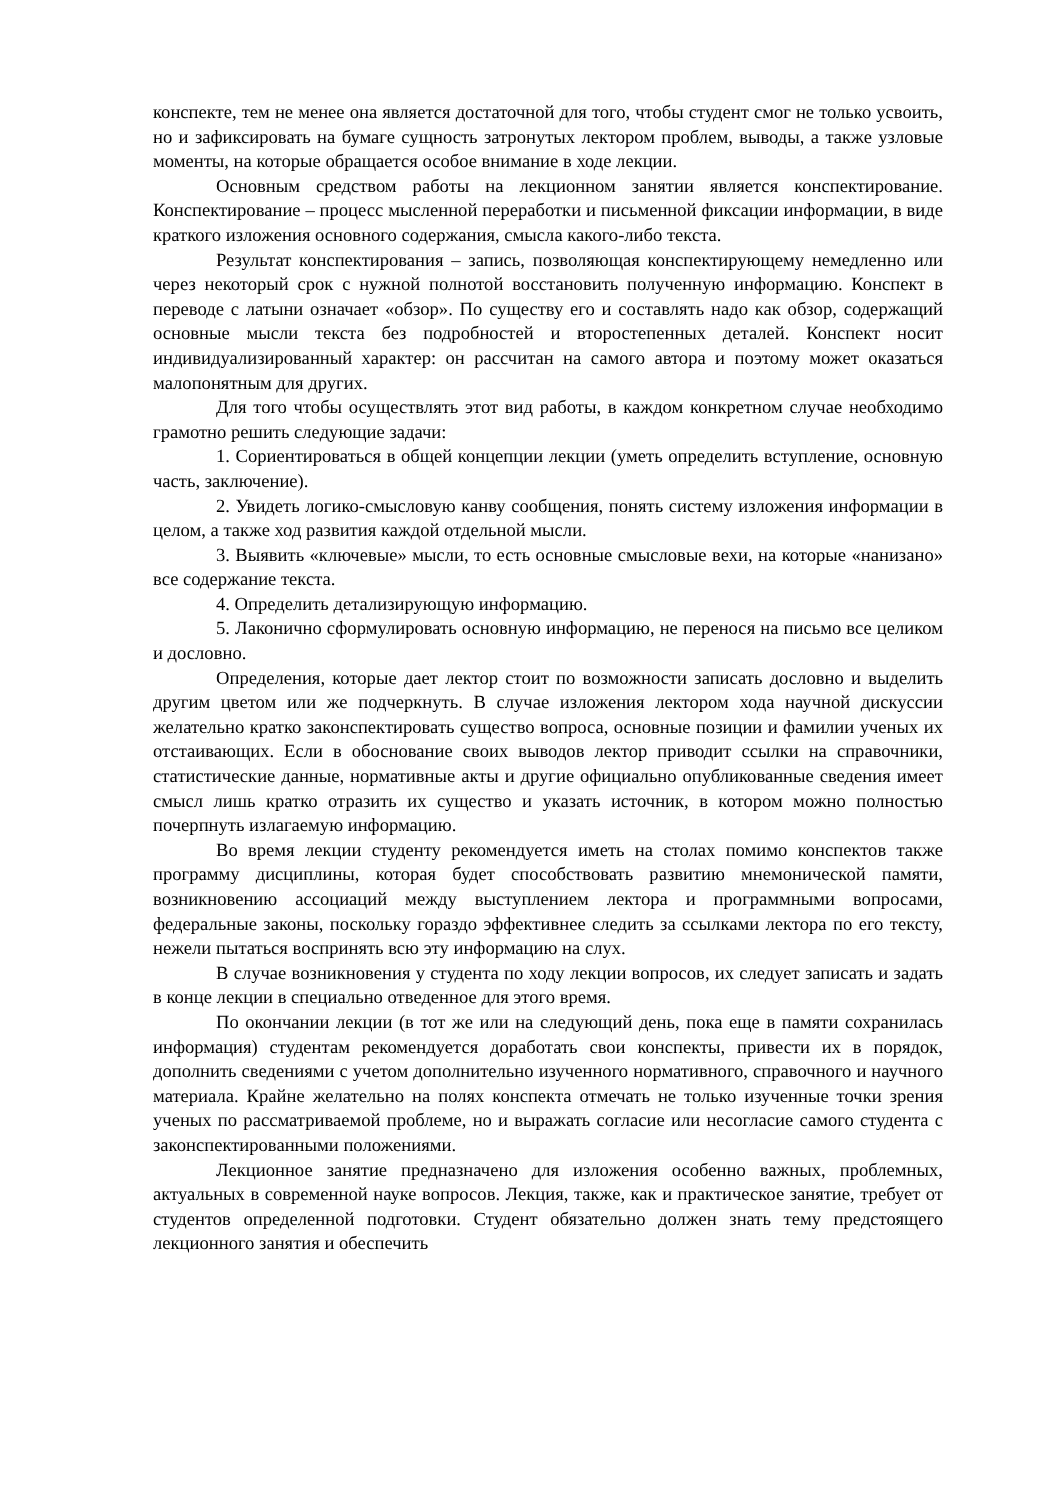конспекте, тем не менее она является достаточной для того, чтобы студент смог не только усвоить, но и зафиксировать на бумаге сущность затронутых лектором проблем, выводы, а также узловые моменты, на которые обращается особое внимание в ходе лекции.
Основным средством работы на лекционном занятии является конспектирование. Конспектирование – процесс мысленной переработки и письменной фиксации информации, в виде краткого изложения основного содержания, смысла какого-либо текста.
Результат конспектирования – запись, позволяющая конспектирующему немедленно или через некоторый срок с нужной полнотой восстановить полученную информацию. Конспект в переводе с латыни означает «обзор». По существу его и составлять надо как обзор, содержащий основные мысли текста без подробностей и второстепенных деталей. Конспект носит индивидуализированный характер: он рассчитан на самого автора и поэтому может оказаться малопонятным для других.
Для того чтобы осуществлять этот вид работы, в каждом конкретном случае необходимо грамотно решить следующие задачи:
1. Сориентироваться в общей концепции лекции (уметь определить вступление, основную часть, заключение).
2. Увидеть логико-смысловую канву сообщения, понять систему изложения информации в целом, а также ход развития каждой отдельной мысли.
3. Выявить «ключевые» мысли, то есть основные смысловые вехи, на которые «нанизано» все содержание текста.
4. Определить детализирующую информацию.
5. Лаконично сформулировать основную информацию, не перенося на письмо все целиком и дословно.
Определения, которые дает лектор стоит по возможности записать дословно и выделить другим цветом или же подчеркнуть. В случае изложения лектором хода научной дискуссии желательно кратко законспектировать существо вопроса, основные позиции и фамилии ученых их отстаивающих. Если в обоснование своих выводов лектор приводит ссылки на справочники, статистические данные, нормативные акты и другие официально опубликованные сведения имеет смысл лишь кратко отразить их существо и указать источник, в котором можно полностью почерпнуть излагаемую информацию.
Во время лекции студенту рекомендуется иметь на столах помимо конспектов также программу дисциплины, которая будет способствовать развитию мнемонической памяти, возникновению ассоциаций между выступлением лектора и программными вопросами, федеральные законы, поскольку гораздо эффективнее следить за ссылками лектора по его тексту, нежели пытаться воспринять всю эту информацию на слух.
В случае возникновения у студента по ходу лекции вопросов, их следует записать и задать в конце лекции в специально отведенное для этого время.
По окончании лекции (в тот же или на следующий день, пока еще в памяти сохранилась информация) студентам рекомендуется доработать свои конспекты, привести их в порядок, дополнить сведениями с учетом дополнительно изученного нормативного, справочного и научного материала. Крайне желательно на полях конспекта отмечать не только изученные точки зрения ученых по рассматриваемой проблеме, но и выражать согласие или несогласие самого студента с законспектированными положениями.
Лекционное занятие предназначено для изложения особенно важных, проблемных, актуальных в современной науке вопросов. Лекция, также, как и практическое занятие, требует от студентов определенной подготовки. Студент обязательно должен знать тему предстоящего лекционного занятия и обеспечить